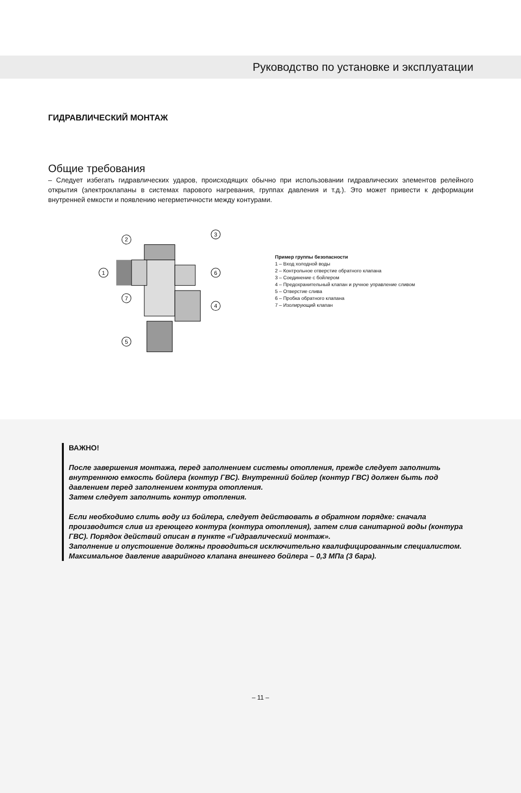Руководство по установке и эксплуатации
ГИДРАВЛИЧЕСКИЙ МОНТАЖ
Общие требования
– Следует избегать гидравлических ударов, происходящих обычно при использовании гидравлических элементов релейного открытия (электроклапаны в системах парового нагревания, группах давления и т.д.). Это может привести к деформации внутренней емкости и появлению негерметичности между контурами.
1
2
3
4
5
6
7
Пример группы безопасности
1 – Вход холодной воды
2 – Контрольное отверстие обратного клапана
3 – Соединение с бойлером
4 – Предохранительный клапан и ручное управление сливом
5 – Отверстие слива
6 – Пробка обратного клапана
7 – Изолирующий клапан
ВАЖНО!
После завершения монтажа, перед заполнением системы отопления, прежде следует заполнить внутреннюю емкость бойлера (контур ГВС). Внутренний бойлер (контур ГВС) должен быть под давлением перед заполнением контура отопления.
Затем следует заполнить контур отопления.
Если необходимо слить воду из бойлера, следует действовать в обратном порядке: сначала производится слив из греющего контура (контура отопления), затем слив санитарной воды (контура ГВС). Порядок действий описан в пункте «Гидравлический монтаж».
Заполнение и опустошение должны проводиться исключительно квалифицированным специалистом.
Максимальное давление аварийного клапана внешнего бойлера – 0,3 МПа (3 бара).
– 11 –